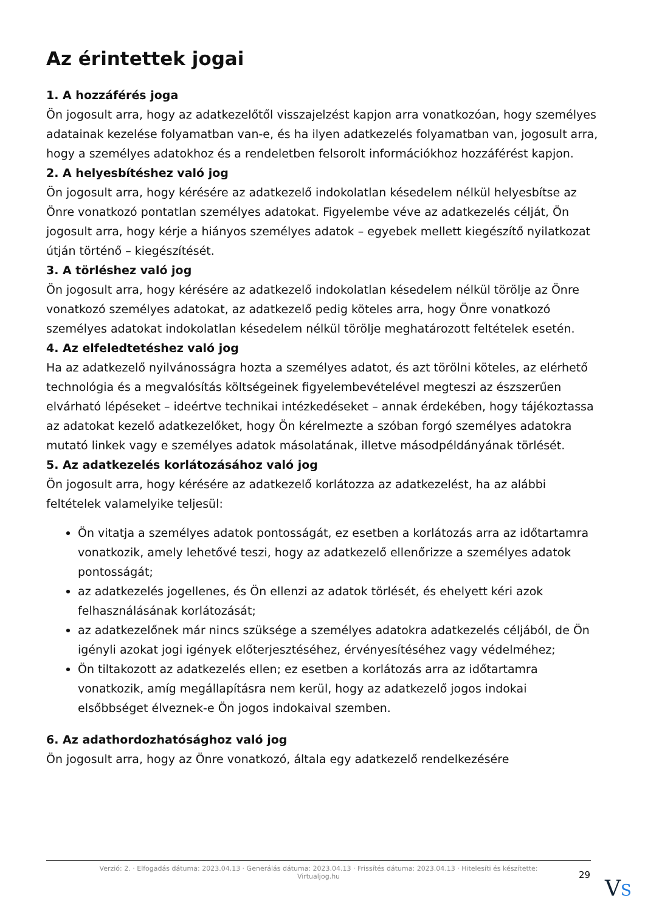Az érintettek jogai
1. A hozzáférés joga
Ön jogosult arra, hogy az adatkezelőtől visszajelzést kapjon arra vonatkozóan, hogy személyes adatainak kezelése folyamatban van-e, és ha ilyen adatkezelés folyamatban van, jogosult arra, hogy a személyes adatokhoz és a rendeletben felsorolt információkhoz hozzáférést kapjon.
2. A helyesbítéshez való jog
Ön jogosult arra, hogy kérésére az adatkezelő indokolatlan késedelem nélkül helyesbítse az Önre vonatkozó pontatlan személyes adatokat. Figyelembe véve az adatkezelés célját, Ön jogosult arra, hogy kérje a hiányos személyes adatok – egyebek mellett kiegészítő nyilatkozat útján történő – kiegészítését.
3. A törléshez való jog
Ön jogosult arra, hogy kérésére az adatkezelő indokolatlan késedelem nélkül törölje az Önre vonatkozó személyes adatokat, az adatkezelő pedig köteles arra, hogy Önre vonatkozó személyes adatokat indokolatlan késedelem nélkül törölje meghatározott feltételek esetén.
4. Az elfeledtetéshez való jog
Ha az adatkezelő nyilvánosságra hozta a személyes adatot, és azt törölni köteles, az elérhető technológia és a megvalósítás költségeinek figyelembevételével megteszi az észszerűen elvárható lépéseket – ideértve technikai intézkedéseket – annak érdekében, hogy tájékoztassa az adatokat kezelő adatkezelőket, hogy Ön kérelmezte a szóban forgó személyes adatokra mutató linkek vagy e személyes adatok másolatának, illetve másodpéldányának törlését.
5. Az adatkezelés korlátozásához való jog
Ön jogosult arra, hogy kérésére az adatkezelő korlátozza az adatkezelést, ha az alábbi feltételek valamelyike teljesül:
Ön vitatja a személyes adatok pontosságát, ez esetben a korlátozás arra az időtartamra vonatkozik, amely lehetővé teszi, hogy az adatkezelő ellenőrizze a személyes adatok pontosságát;
az adatkezelés jogellenes, és Ön ellenzi az adatok törlését, és ehelyett kéri azok felhasználásának korlátozását;
az adatkezelőnek már nincs szüksége a személyes adatokra adatkezelés céljából, de Ön igényli azokat jogi igények előterjesztéséhez, érvényesítéséhez vagy védelméhez;
Ön tiltakozott az adatkezelés ellen; ez esetben a korlátozás arra az időtartamra vonatkozik, amíg megállapításra nem kerül, hogy az adatkezelő jogos indokai elsőbbséget élveznek-e Ön jogos indokaival szemben.
6. Az adathordozhatósághoz való jog
Ön jogosult arra, hogy az Önre vonatkozó, általa egy adatkezelő rendelkezésére
Verzió: 2. · Elfogadás dátuma: 2023.04.13 · Generálás dátuma: 2023.04.13 · Frissítés dátuma: 2023.04.13 · Hitelesíti és készítette:
Virtualjog.hu
29
VS